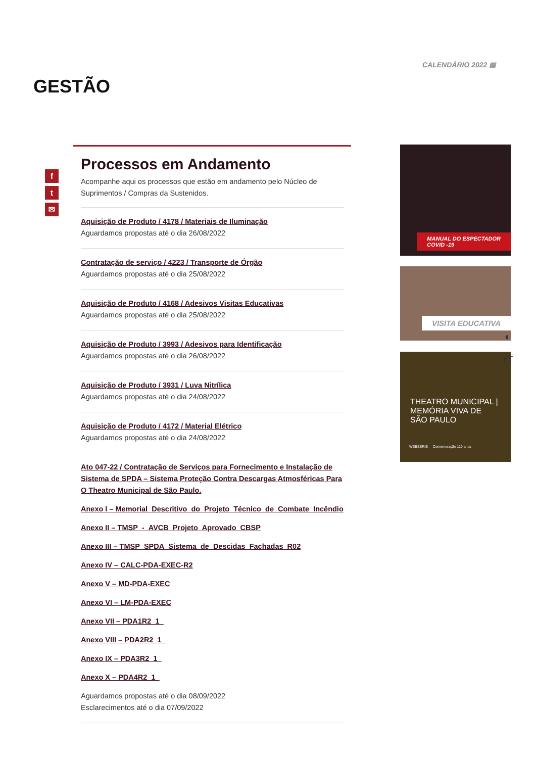CALENDÁRIO 2022 ▦
GESTÃO
f
t
✉
Processos em Andamento
Acompanhe aqui os processos que estão em andamento pelo Núcleo de Suprimentos / Compras da Sustenidos.
Aquisição de Produto / 4178 / Materiais de Iluminação
Aguardamos propostas até o dia 26/08/2022
Contratação de serviço / 4223 / Transporte de Órgão
Aguardamos propostas até o dia 25/08/2022
Aquisição de Produto / 4168 / Adesivos Visitas Educativas
Aguardamos propostas até o dia 25/08/2022
Aquisição de Produto / 3993 / Adesivos para Identificação
Aguardamos propostas até o dia 26/08/2022
Aquisição de Produto / 3931 / Luva Nitrílica
Aguardamos propostas até o dia 24/08/2022
Aquisição de Produto / 4172 / Material Elétrico
Aguardamos propostas até o dia 24/08/2022
Ato 047-22 / Contratação de Serviços para Fornecimento e Instalação de Sistema de SPDA – Sistema Proteção Contra Descargas Atmosféricas Para O Theatro Municipal de São Paulo.
Anexo I – Memorial_Descritivo_do_Projeto_Técnico_de_Combate_Incêndio
Anexo II – TMSP_-_AVCB_Projeto_Aprovado_CBSP
Anexo III – TMSP_SPDA_Sistema_de_Descidas_Fachadas_R02
Anexo IV – CALC-PDA-EXEC-R2
Anexo V – MD-PDA-EXEC
Anexo VI – LM-PDA-EXEC
Anexo VII – PDA1R2_1_
Anexo VIII – PDA2R2_1_
Anexo IX – PDA3R2_1_
Anexo X – PDA4R2_1_
Aguardamos propostas até o dia 08/09/2022
Esclarecimentos até o dia 07/09/2022
MANUAL DO ESPECTADOR
COVID -19
VISITA EDUCATIVA
THEATRO MUNICIPAL | MEMÓRIA VIVA DE SÃO PAULO
WEBSÉRIE Comemoração 110 anos
◐
ᴛT